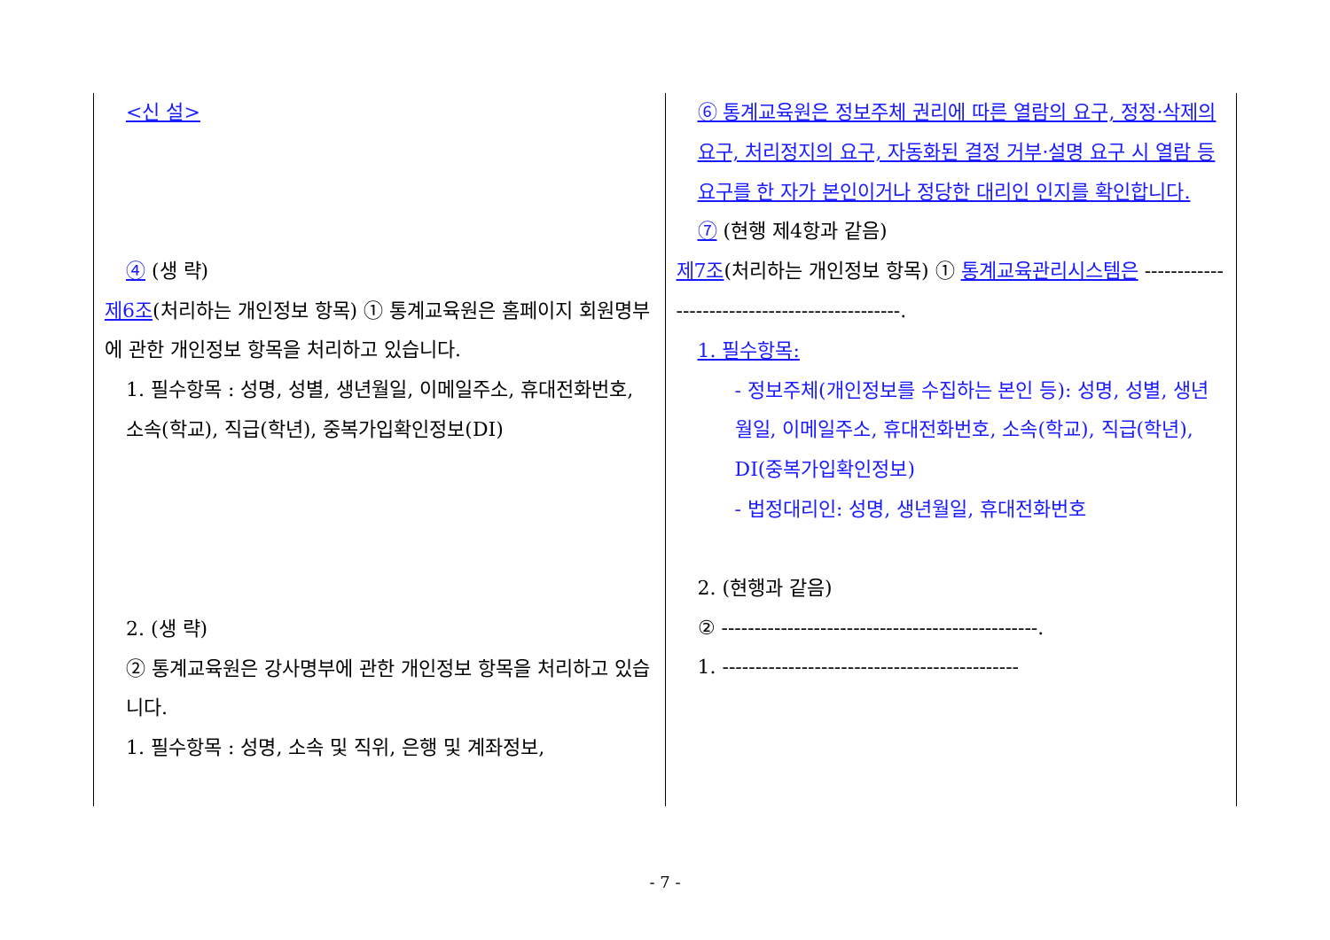| <신 설> ④ (생 략) 제6조 (처리하는 개인정보 항목) ① 통계교육원은 홈페이지 회원명부에 관한 개인정보 항목을 처리하고 있습니다. 1. 필수항목 : 성명, 성별, 생년월일, 이메일주소, 휴대전화번호, 소속(학교), 직급(학년), 중복가입확인정보(DI) 2. (생 략) ② 통계교육원은 강사명부에 관한 개인정보 항목을 처리하고 있습니다. 1. 필수항목 : 성명, 소속 및 직위, 은행 및 계좌정보, | ⑥ 통계교육원은 정보주체 권리에 따른 열람의 요구, 정정·삭제의 요구, 처리정지의 요구, 자동화된 결정 거부·설명 요구 시 열람 등 요구를 한 자가 본인이거나 정당한 대리인 인지를 확인합니다. ⑦ (현행 제4항과 같음) 제7조 (처리하는 개인정보 항목) ① 통계교육관리시스템은 ----------------------------------------------. 1. 필수항목: - 정보주체(개인정보를 수집하는 본인 등): 성명, 성별, 생년월일, 이메일주소, 휴대전화번호, 소속(학교), 직급(학년), DI(중복가입확인정보) - 법정대리인: 성명, 생년월일, 휴대전화번호 2. (현행과 같음) ② ------------------------------------------------. 1. --------------------------------------------- |
- 7 -